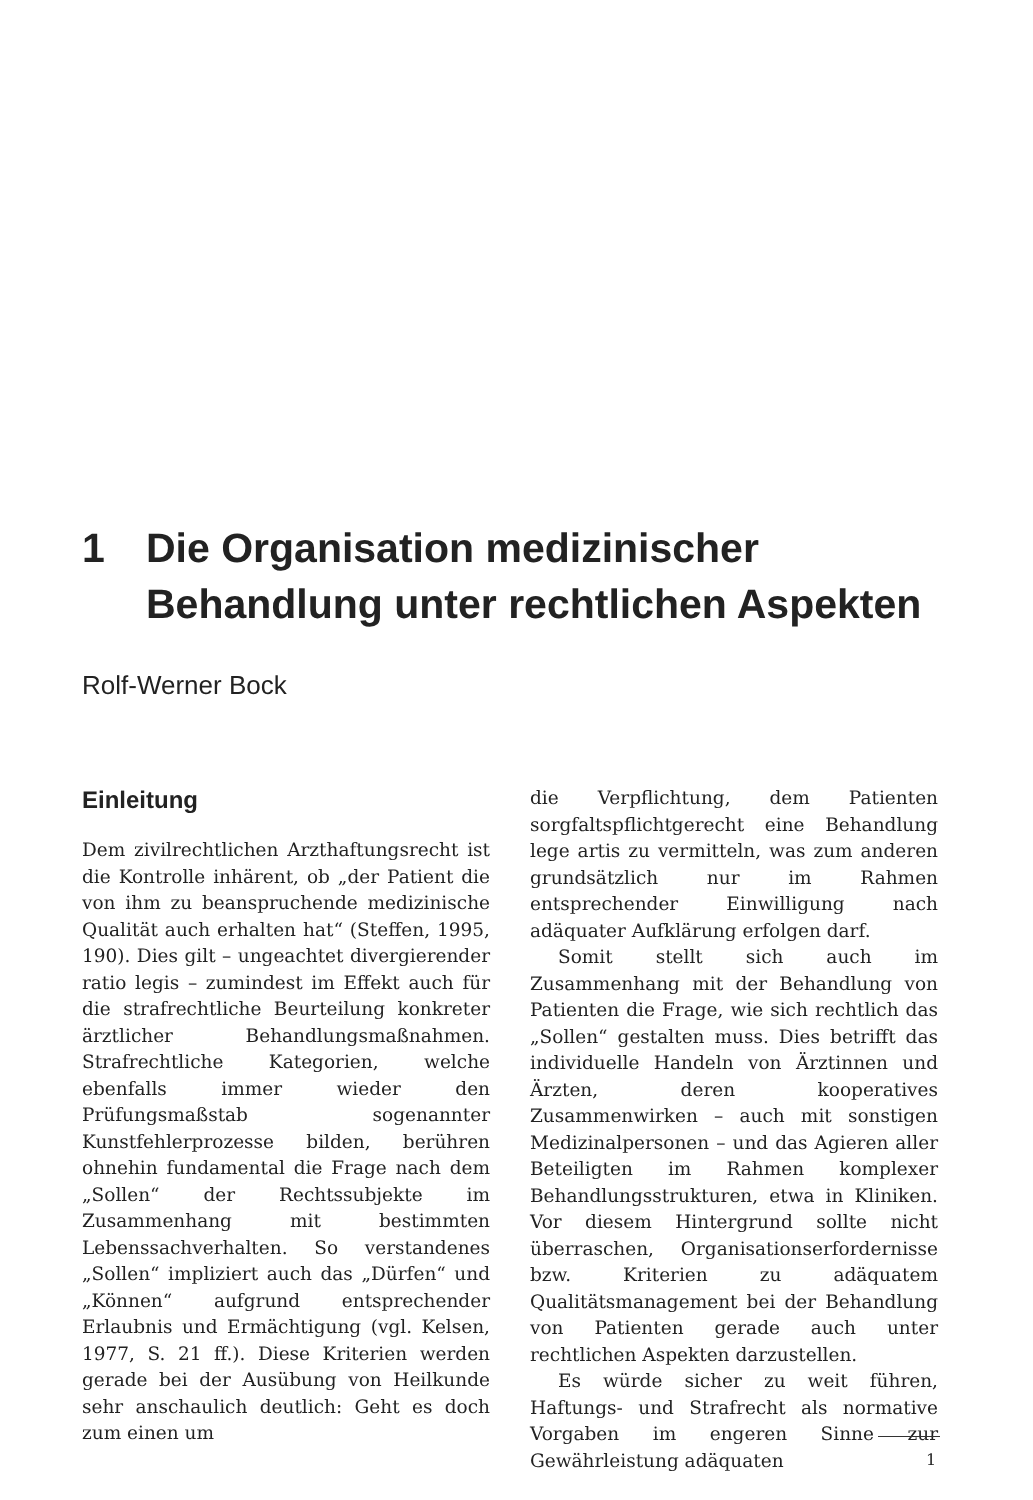1 Die Organisation medizinischer
Behandlung unter rechtlichen Aspekten
Rolf-Werner Bock
Einleitung
Dem zivilrechtlichen Arzthaftungsrecht ist die Kontrolle inhärent, ob „der Patient die von ihm zu beanspruchende medizinische Qualität auch erhalten hat“ (Steffen, 1995, 190). Dies gilt – ungeachtet divergierender ratio legis – zumindest im Effekt auch für die strafrechtliche Beurteilung konkreter ärztlicher Behandlungsmaßnahmen. Strafrechtliche Kategorien, welche ebenfalls immer wieder den Prüfungsmaßstab sogenannter Kunstfehlerprozesse bilden, berühren ohnehin fundamental die Frage nach dem „Sollen“ der Rechtssubjekte im Zusammenhang mit bestimmten Lebenssachverhalten. So verstandenes „Sollen“ impliziert auch das „Dürfen“ und „Können“ aufgrund entsprechender Erlaubnis und Ermächtigung (vgl. Kelsen, 1977, S. 21 ff.). Diese Kriterien werden gerade bei der Ausübung von Heilkunde sehr anschaulich deutlich: Geht es doch zum einen um
die Verpflichtung, dem Patienten sorgfaltspflichtgerecht eine Behandlung lege artis zu vermitteln, was zum anderen grundsätzlich nur im Rahmen entsprechender Einwilligung nach adäquater Aufklärung erfolgen darf.
Somit stellt sich auch im Zusammenhang mit der Behandlung von Patienten die Frage, wie sich rechtlich das „Sollen“ gestalten muss. Dies betrifft das individuelle Handeln von Ärztinnen und Ärzten, deren kooperatives Zusammenwirken – auch mit sonstigen Medizinalpersonen – und das Agieren aller Beteiligten im Rahmen komplexer Behandlungsstrukturen, etwa in Kliniken. Vor diesem Hintergrund sollte nicht überraschen, Organisationserfordernisse bzw. Kriterien zu adäquatem Qualitätsmanagement bei der Behandlung von Patienten gerade auch unter rechtlichen Aspekten darzustellen.
Es würde sicher zu weit führen, Haftungs- und Strafrecht als normative Vorgaben im engeren Sinne zur Gewährleistung adäquaten
1